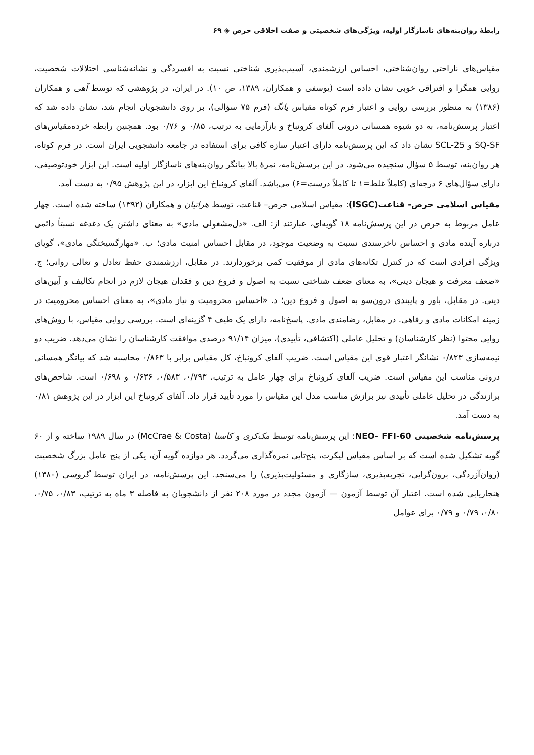رابطهٔ روان‌بنه‌های ناسازگار اولیه، ویژگی‌های شخصیتی و صفت اخلاقی حرص ◈ ۶۹
مقیاس‌های ناراحتی روان‌شناختی، احساس ارزشمندی، آسیب‌پذیری شناختی نسبت به افسردگی و نشانه‌شناسی اختلالات شخصیت، روایی همگرا و افتراقی خوبی نشان داده است (یوسفی و همکاران، ۱۳۸۹، ص ۱۰). در ایران، در پژوهشی که توسط آهی و همکاران (۱۳۸۶) به منظور بررسی روایی و اعتبار فرم کوتاه مقیاس یانگ (فرم ۷۵ سؤالی)، بر روی دانشجویان انجام شد، نشان داده شد که اعتبار پرسش‌نامه، به دو شیوه همسانی درونی آلفای کرونباخ و بازآزمایی به ترتیب، ۰/۸۵ و ۰/۷۶ بود. همچنین رابطه خرده‌مقیاس‌های SQ-SF و SCL-25 نشان داد که این پرسش‌نامه دارای اعتبار سازه کافی برای استفاده در جامعه دانشجویی ایران است. در فرم کوتاه، هر روان‌بنه، توسط ۵ سؤال سنجیده می‌شود. در این پرسش‌نامه، نمرهٔ بالا بیانگر روان‌بنه‌های ناسازگار اولیه است. این ابزار خودتوصیفی، دارای سؤال‌های ۶ درجه‌ای (کاملاً غلط=۱ تا کاملاً درست=۶) می‌باشد. آلفای کرونباخ این ابزار، در این پژوهش ۰/۹۵ به دست آمد.
مقیاس اسلامی حرص- قناعت(ISGC): مقیاس اسلامی حرص– قناعت، توسط هراتیان و همکاران (۱۳۹۲) ساخته شده است. چهار عامل مربوط به حرص در این پرسش‌نامه ۱۸ گویه‌ای، عبارتند از: الف. «دل‌مشغولی مادی» به معنای داشتن یک دغدغه نسبتاً دائمی درباره آینده مادی و احساس ناخرسندی نسبت به وضعیت موجود، در مقابل احساس امنیت مادی؛ ب. «مهارگسیختگی مادی»، گویای ویژگی افرادی است که در کنترل تکانه‌های مادی از موفقیت کمی برخوردارند. در مقابل، ارزشمندی حفظ تعادل و تعالی روانی؛ ج. «ضعف معرفت و هیجان دینی»، به معنای ضعف شناختی نسبت به اصول و فروع دین و فقدان هیجان لازم در انجام تکالیف و آیین‌های دینی. در مقابل، باور و پایبندی درون‌سو به اصول و فروع دین؛ د. «احساس محرومیت و نیاز مادی»، به معنای احساس محرومیت در زمینه امکانات مادی و رفاهی. در مقابل، رضامندی مادی. پاسخ‌نامه، دارای یک طیف ۴ گزینه‌ای است. بررسی روایی مقیاس، با روش‌های روایی محتوا (نظر کارشناسان) و تحلیل عاملی (اکتشافی، تأییدی)، میزان ۹۱/۱۴ درصدی موافقت کارشناسان را نشان می‌دهد. ضریب دو نیمه‌سازی ۰/۸۲۳ نشانگر اعتبار قوی این مقیاس است. ضریب آلفای کرونباخ، کل مقیاس برابر با ۰/۸۶۳ محاسبه شد که بیانگر همسانی درونی مناسب این مقیاس است. ضریب آلفای کرونباخ برای چهار عامل به ترتیب، ۰/۷۹۳، ۰/۵۸۳، ۰/۶۳۶ و ۰/۶۹۸ است. شاخص‌های برازندگی در تحلیل عاملی تأییدی نیز برازش مناسب مدل این مقیاس را مورد تأیید قرار داد. آلفای کرونباخ این ابزار در این پژوهش ۰/۸۱ به دست آمد.
پرسش‌نامه شخصیتی NEO- FFI-60: این پرسش‌نامه توسط مک‌کری و کاستا (McCrae & Costa) در سال ۱۹۸۹ ساخته و از ۶۰ گویه تشکیل شده است که بر اساس مقیاس لیکرت، پنج‌تایی نمره‌گذاری می‌گردد. هر دوازده گویه آن، یکی از پنج عامل بزرگ شخصیت (روان‌آزردگی، برون‌گرایی، تجربه‌پذیری، سازگاری و مسئولیت‌پذیری) را می‌سنجد. این پرسش‌نامه، در ایران توسط گروسی (۱۳۸۰) هنجاریابی شده است. اعتبار آن توسط آزمون — آزمون مجدد در مورد ۲۰۸ نفر از دانشجویان به فاصله ۳ ماه به ترتیب، ۰/۸۳، ۰/۷۵، ۰/۸۰، ۰/۷۹ و ۰/۷۹ برای عوامل